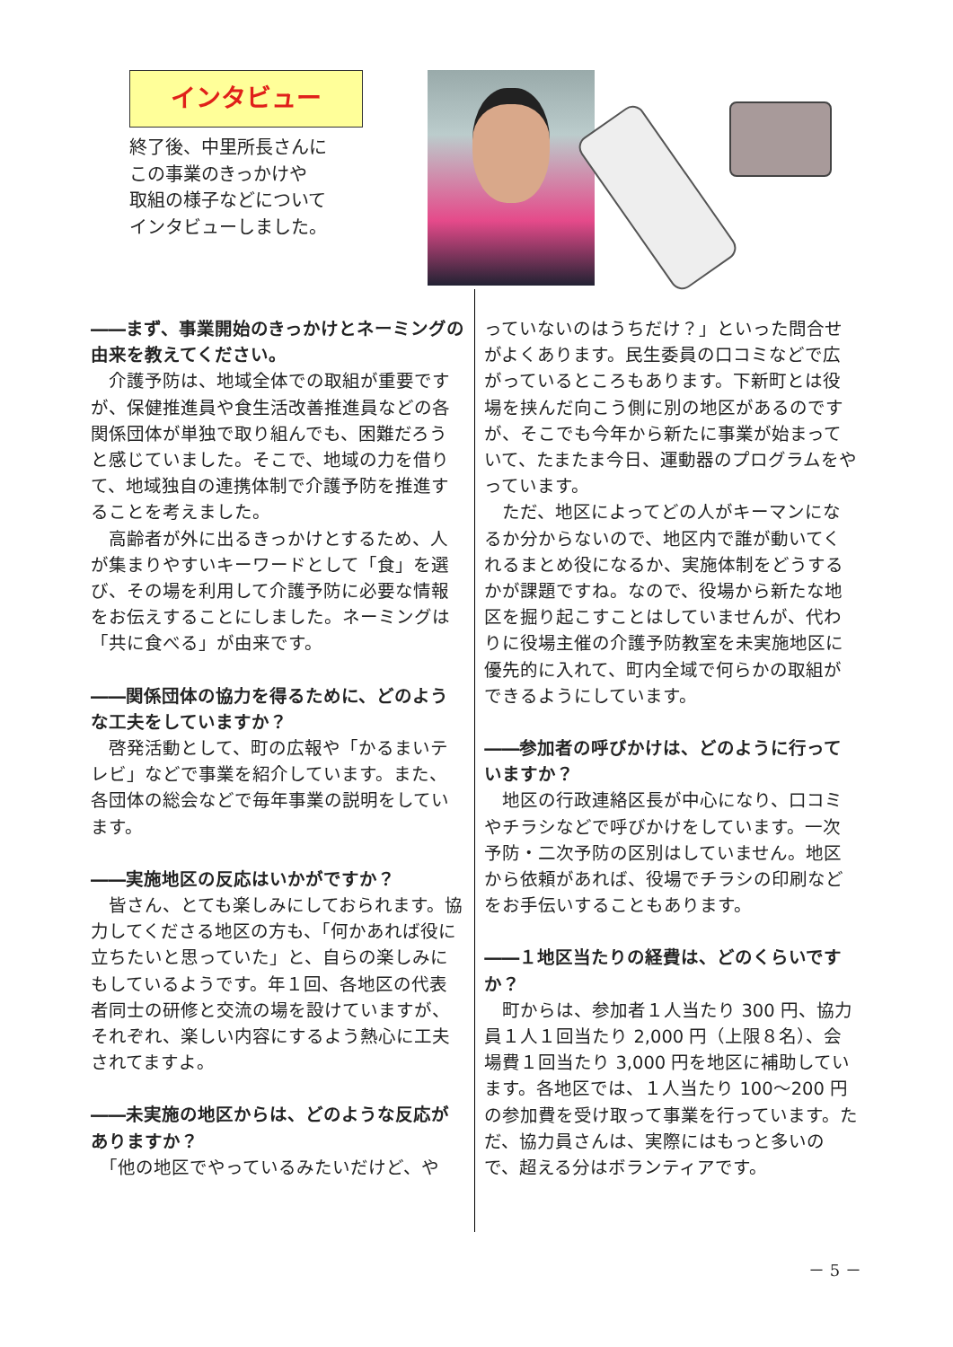インタビュー
終了後、中里所長さんに
この事業のきっかけや
取組の様子などについて
インタビューしました。
――まず、事業開始のきっかけとネーミングの由来を教えてください。
　介護予防は、地域全体での取組が重要ですが、保健推進員や食生活改善推進員などの各関係団体が単独で取り組んでも、困難だろうと感じていました。そこで、地域の力を借りて、地域独自の連携体制で介護予防を推進することを考えました。
　高齢者が外に出るきっかけとするため、人が集まりやすいキーワードとして「食」を選び、その場を利用して介護予防に必要な情報をお伝えすることにしました。ネーミングは「共に食べる」が由来です。
――関係団体の協力を得るために、どのような工夫をしていますか？
　啓発活動として、町の広報や「かるまいテレビ」などで事業を紹介しています。また、各団体の総会などで毎年事業の説明をしています。
――実施地区の反応はいかがですか？
　皆さん、とても楽しみにしておられます。協力してくださる地区の方も、「何かあれば役に立ちたいと思っていた」と、自らの楽しみにもしているようです。年１回、各地区の代表者同士の研修と交流の場を設けていますが、それぞれ、楽しい内容にするよう熱心に工夫されてますよ。
――未実施の地区からは、どのような反応がありますか？
　「他の地区でやっているみたいだけど、や
っていないのはうちだけ？」といった問合せがよくあります。民生委員の口コミなどで広がっているところもあります。下新町とは役場を挟んだ向こう側に別の地区があるのですが、そこでも今年から新たに事業が始まっていて、たまたま今日、運動器のプログラムをやっています。
　ただ、地区によってどの人がキーマンになるか分からないので、地区内で誰が動いてくれるまとめ役になるか、実施体制をどうするかが課題ですね。なので、役場から新たな地区を掘り起こすことはしていませんが、代わりに役場主催の介護予防教室を未実施地区に優先的に入れて、町内全域で何らかの取組ができるようにしています。
――参加者の呼びかけは、どのように行っていますか？
　地区の行政連絡区長が中心になり、口コミやチラシなどで呼びかけをしています。一次予防・二次予防の区別はしていません。地区から依頼があれば、役場でチラシの印刷などをお手伝いすることもあります。
――１地区当たりの経費は、どのくらいですか？
　町からは、参加者１人当たり 300 円、協力員１人１回当たり 2,000 円（上限８名）、会場費１回当たり 3,000 円を地区に補助しています。各地区では、１人当たり 100～200 円の参加費を受け取って事業を行っています。ただ、協力員さんは、実際にはもっと多いので、超える分はボランティアです。
－ 5 －